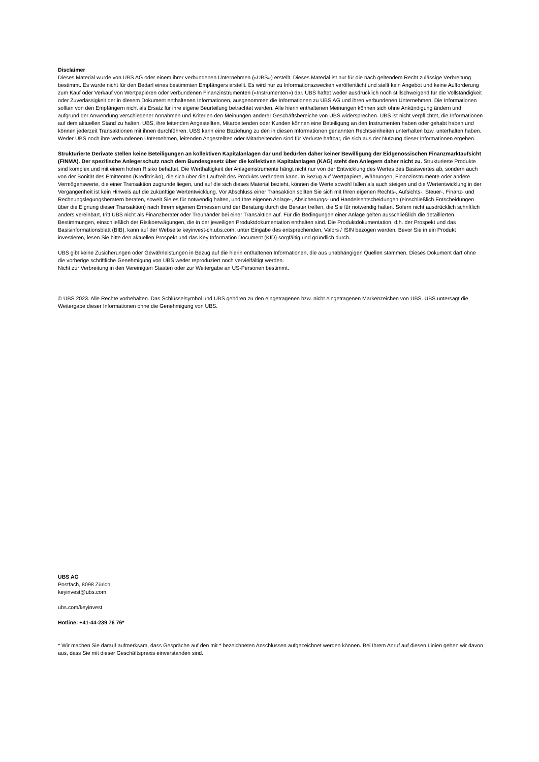Disclaimer
Dieses Material wurde von UBS AG oder einem ihrer verbundenen Unternehmen («UBS») erstellt. Dieses Material ist nur für die nach geltendem Recht zulässige Verbreitung bestimmt. Es wurde nicht für den Bedarf eines bestimmten Empfängers erstellt. Es wird nur zu Informationszwecken veröffentlicht und stellt kein Angebot und keine Aufforderung zum Kauf oder Verkauf von Wertpapieren oder verbundenen Finanzinstrumenten («Instrumenten») dar. UBS haftet weder ausdrücklich noch stillschweigend für die Vollständigkeit oder Zuverlässigkeit der in diesem Dokument enthaltenen Informationen, ausgenommen die Informationen zu UBS AG und ihren verbundenen Unternehmen. Die Informationen sollten von den Empfängern nicht als Ersatz für ihre eigene Beurteilung betrachtet werden. Alle hierin enthaltenen Meinungen können sich ohne Ankündigung ändern und aufgrund der Anwendung verschiedener Annahmen und Kriterien den Meinungen anderer Geschäftsbereiche von UBS widersprechen. UBS ist nicht verpflichtet, die Informationen auf dem aktuellen Stand zu halten. UBS, ihre leitenden Angestellten, Mitarbeitenden oder Kunden können eine Beteiligung an den Instrumenten haben oder gehabt haben und können jederzeit Transaktionen mit ihnen durchführen. UBS kann eine Beziehung zu den in diesen Informationen genannten Rechtseinheiten unterhalten bzw. unterhalten haben. Weder UBS noch ihre verbundenen Unternehmen, leitenden Angestellten oder Mitarbeitenden sind für Verluste haftbar, die sich aus der Nutzung dieser Informationen ergeben.
Strukturierte Derivate stellen keine Beteiligungen an kollektiven Kapitalanlagen dar und bedürfen daher keiner Bewilligung der Eidgenössischen Finanzmarktaufsicht (FINMA). Der spezifische Anlegerschutz nach dem Bundesgesetz über die kollektiven Kapitalanlagen (KAG) steht den Anlegern daher nicht zu. Strukturierte Produkte sind komplex und mit einem hohen Risiko behaftet. Die Werthaltigkeit der Anlageinstrumente hängt nicht nur von der Entwicklung des Wertes des Basiswertes ab, sondern auch von der Bonität des Emittenten (Kreditrisiko), die sich über die Laufzeit des Produkts verändern kann. In Bezug auf Wertpapiere, Währungen, Finanzinstrumente oder andere Vermögenswerte, die einer Transaktion zugrunde liegen, und auf die sich dieses Material bezieht, können die Werte sowohl fallen als auch steigen und die Wertentwicklung in der Vergangenheit ist kein Hinweis auf die zukünftige Wertentwicklung. Vor Abschluss einer Transaktion sollten Sie sich mit Ihren eigenen Rechts-, Aufsichts-, Steuer-, Finanz- und Rechnungslegungsberatern beraten, soweit Sie es für notwendig halten, und Ihre eigenen Anlage-, Absicherungs- und Handelsentscheidungen (einschließlich Entscheidungen über die Eignung dieser Transaktion) nach Ihrem eigenen Ermessen und der Beratung durch die Berater treffen, die Sie für notwendig halten. Sofern nicht ausdrücklich schriftlich anders vereinbart, tritt UBS nicht als Finanzberater oder Treuhänder bei einer Transaktion auf. Für die Bedingungen einer Anlage gelten ausschließlich die detaillierten Bestimmungen, einschließlich der Risikoerwägungen, die in der jeweiligen Produktdokumentation enthalten sind. Die Produktdokumentation, d.h. der Prospekt und das Basisinformationsblatt (BIB), kann auf der Webseite keyinvest-ch.ubs.com, unter Eingabe des entsprechenden, Valors / ISIN bezogen werden. Bevor Sie in ein Produkt investieren, lesen Sie bitte den aktuellen Prospekt und das Key Information Document (KID) sorgfältig und gründlich durch.
UBS gibt keine Zusicherungen oder Gewährleistungen in Bezug auf die hierin enthaltenen Informationen, die aus unabhängigen Quellen stammen. Dieses Dokument darf ohne die vorherige schriftliche Genehmigung von UBS weder reproduziert noch vervielfältigt werden.
Nicht zur Verbreitung in den Vereinigten Staaten oder zur Weitergabe an US-Personen bestimmt.
© UBS 2023. Alle Rechte vorbehalten. Das Schlüsselsymbol und UBS gehören zu den eingetragenen bzw. nicht eingetragenen Markenzeichen von UBS. UBS untersagt die Weitergabe dieser Informationen ohne die Genehmigung von UBS.
UBS AG
Postfach, 8098 Zürich
keyinvest@ubs.com
ubs.com/keyinvest
Hotline: +41-44-239 76 76*
* Wir machen Sie darauf aufmerksam, dass Gespräche auf den mit * bezeichneten Anschlüssen aufgezeichnet werden können. Bei Ihrem Anruf auf diesen Linien gehen wir davon aus, dass Sie mit dieser Geschäftspraxis einverstanden sind.